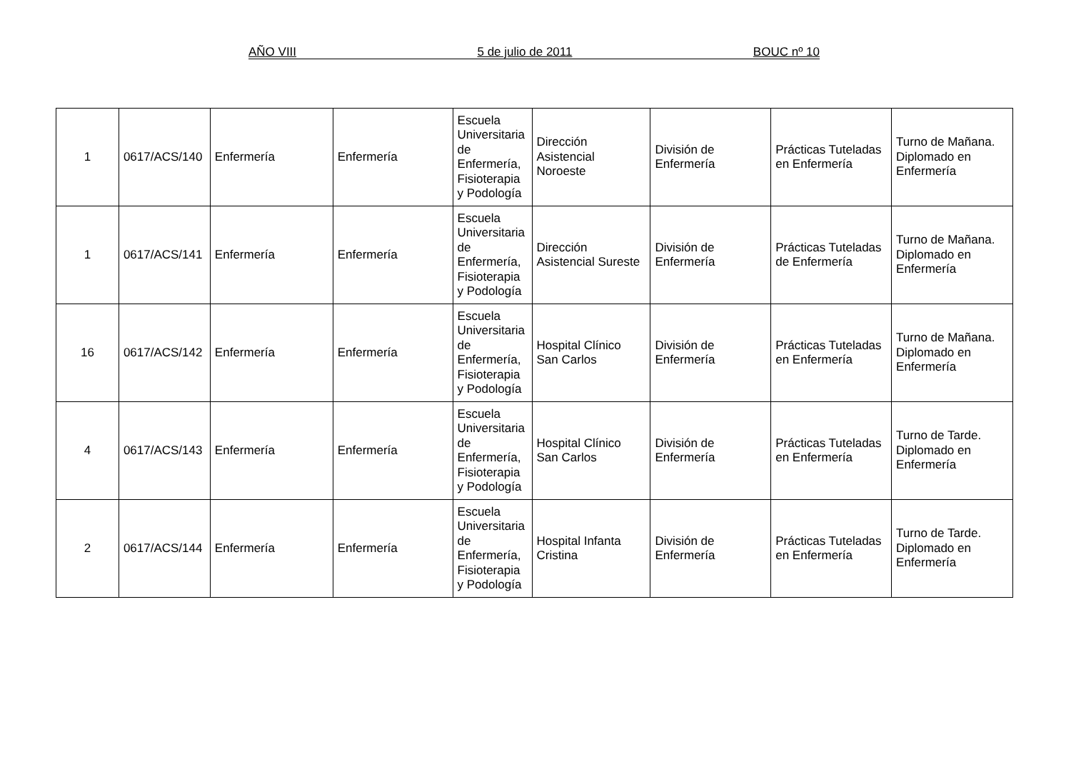AÑO VIII 5 de julio de 2011 BOUC nº 10
| 1 | 0617/ACS/140 | Enfermería | Enfermería | Escuela Universitaria de Enfermería, Fisioterapia y Podología | Dirección Asistencial Noroeste | División de Enfermería | Prácticas Tuteladas en Enfermería | Turno de Mañana. Diplomado en Enfermería |
| 1 | 0617/ACS/141 | Enfermería | Enfermería | Escuela Universitaria de Enfermería, Fisioterapia y Podología | Dirección Asistencial Sureste | División de Enfermería | Prácticas Tuteladas de Enfermería | Turno de Mañana. Diplomado en Enfermería |
| 16 | 0617/ACS/142 | Enfermería | Enfermería | Escuela Universitaria de Enfermería, Fisioterapia y Podología | Hospital Clínico San Carlos | División de Enfermería | Prácticas Tuteladas en Enfermería | Turno de Mañana. Diplomado en Enfermería |
| 4 | 0617/ACS/143 | Enfermería | Enfermería | Escuela Universitaria de Enfermería, Fisioterapia y Podología | Hospital Clínico San Carlos | División de Enfermería | Prácticas Tuteladas en Enfermería | Turno de Tarde. Diplomado en Enfermería |
| 2 | 0617/ACS/144 | Enfermería | Enfermería | Escuela Universitaria de Enfermería, Fisioterapia y Podología | Hospital Infanta Cristina | División de Enfermería | Prácticas Tuteladas en Enfermería | Turno de Tarde. Diplomado en Enfermería |